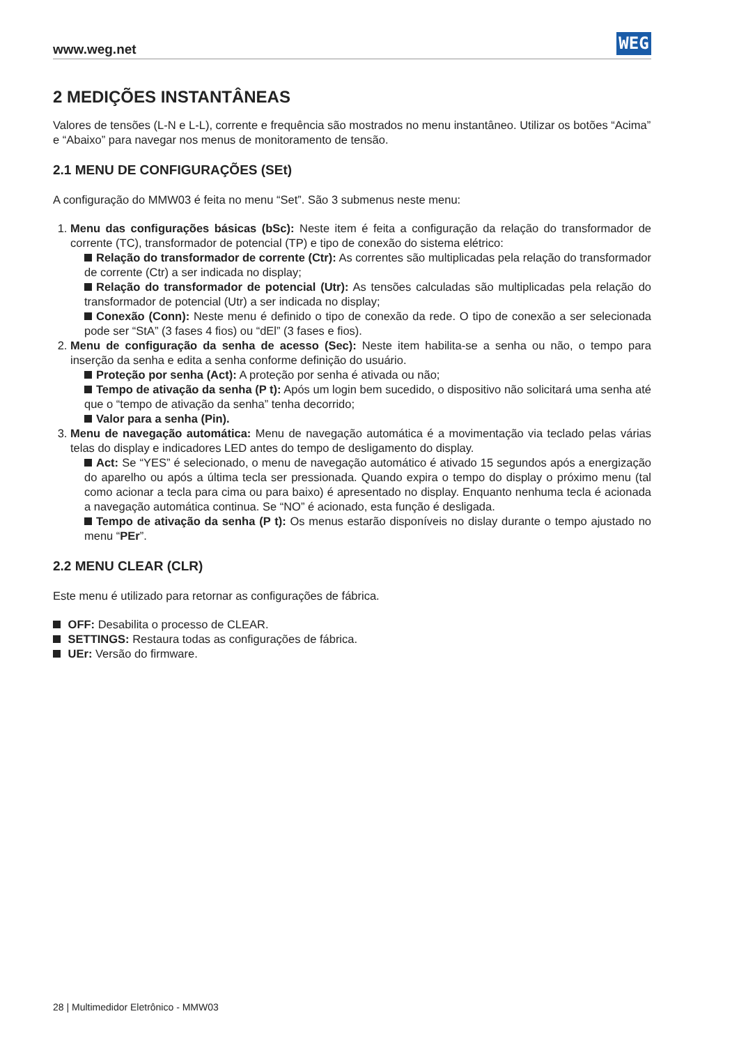www.weg.net WEG
2 MEDIÇÕES INSTANTÂNEAS
Valores de tensões (L-N e L-L), corrente e frequência são mostrados no menu instantâneo. Utilizar os botões “Acima” e “Abaixo” para navegar nos menus de monitoramento de tensão.
2.1 MENU DE CONFIGURAÇÕES (SEt)
A configuração do MMW03 é feita no menu “Set”. São 3 submenus neste menu:
1. Menu das configurações básicas (bSc): Neste item é feita a configuração da relação do transformador de corrente (TC), transformador de potencial (TP) e tipo de conexão do sistema elétrico:
Relação do transformador de corrente (Ctr): As correntes são multiplicadas pela relação do transformador de corrente (Ctr) a ser indicada no display;
Relação do transformador de potencial (Utr): As tensões calculadas são multiplicadas pela relação do transformador de potencial (Utr) a ser indicada no display;
Conexão (Conn): Neste menu é definido o tipo de conexão da rede. O tipo de conexão a ser selecionada pode ser “StA” (3 fases 4 fios) ou “dEl” (3 fases e fios).
2. Menu de configuração da senha de acesso (Sec): Neste item habilita-se a senha ou não, o tempo para inserção da senha e edita a senha conforme definição do usuário.
Proteção por senha (Act): A proteção por senha é ativada ou não;
Tempo de ativação da senha (P t): Após um login bem sucedido, o dispositivo não solicitará uma senha até que o “tempo de ativação da senha” tenha decorrido;
Valor para a senha (Pin).
3. Menu de navegação automática: Menu de navegação automática é a movimentação via teclado pelas várias telas do display e indicadores LED antes do tempo de desligamento do display.
Act: Se “YES” é selecionado, o menu de navegação automático é ativado 15 segundos após a energização do aparelho ou após a última tecla ser pressionada. Quando expira o tempo do display o próximo menu (tal como acionar a tecla para cima ou para baixo) é apresentado no display. Enquanto nenhuma tecla é acionada a navegação automática continua. Se “NO” é acionado, esta função é desligada.
Tempo de ativação da senha (P t): Os menus estarão disponíveis no dislay durante o tempo ajustado no menu “PEr”.
2.2 MENU CLEAR (CLR)
Este menu é utilizado para retornar as configurações de fábrica.
OFF: Desabilita o processo de CLEAR.
SETTINGS: Restaura todas as configurações de fábrica.
UEr: Versão do firmware.
28 | Multimedidor Eletrônico - MMW03